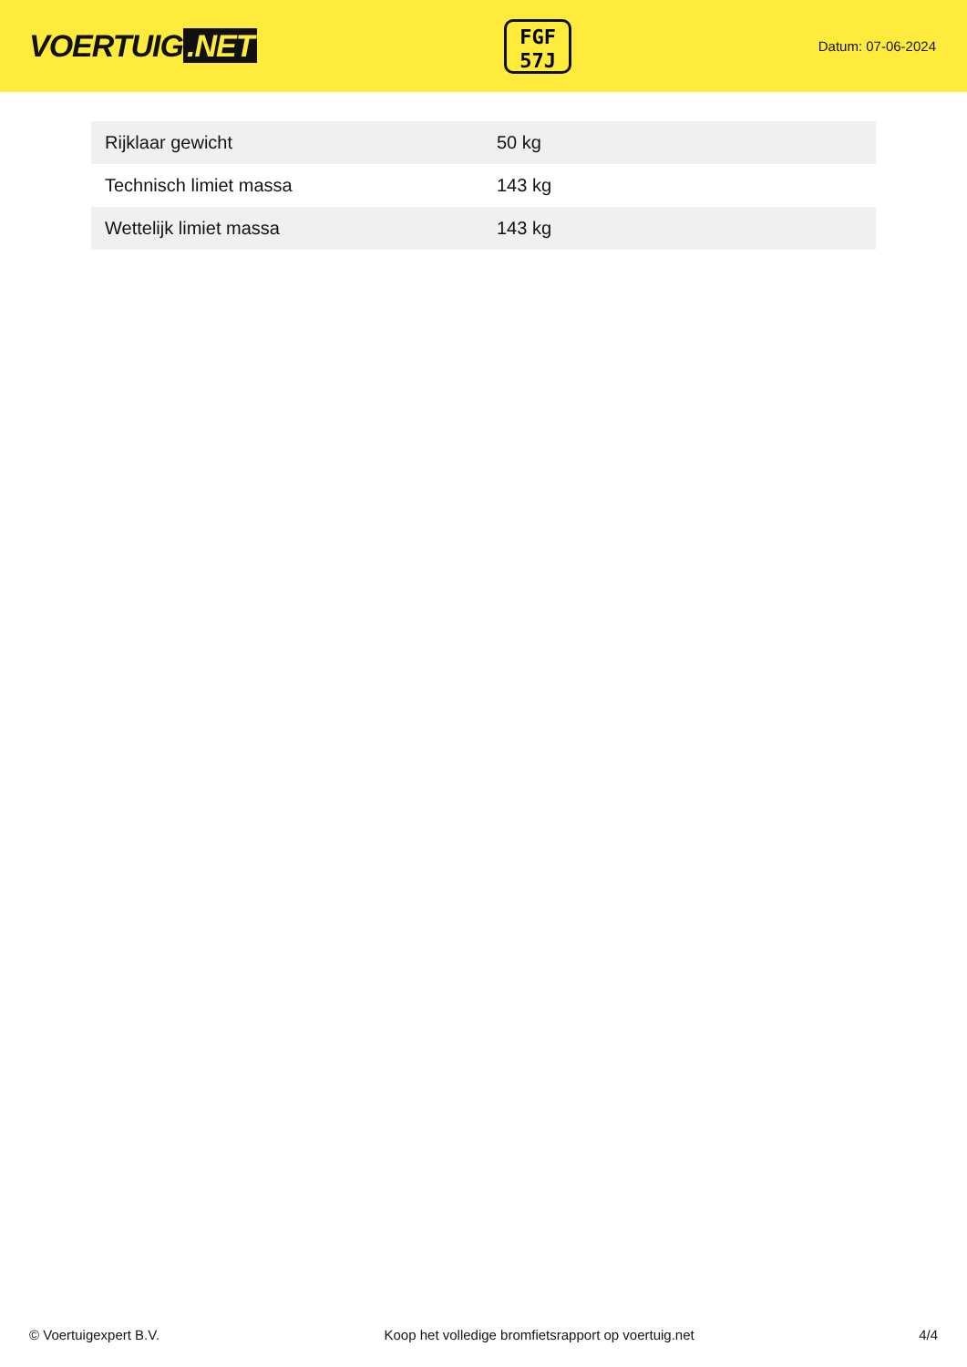VOERTUIG.NET
FGF
57J
Datum: 07-06-2024
| Rijklaar gewicht | 50 kg |
| Technisch limiet massa | 143 kg |
| Wettelijk limiet massa | 143 kg |
© Voertuigexpert B.V. Koop het volledige bromfietsrapport op voertuig.net 4/4